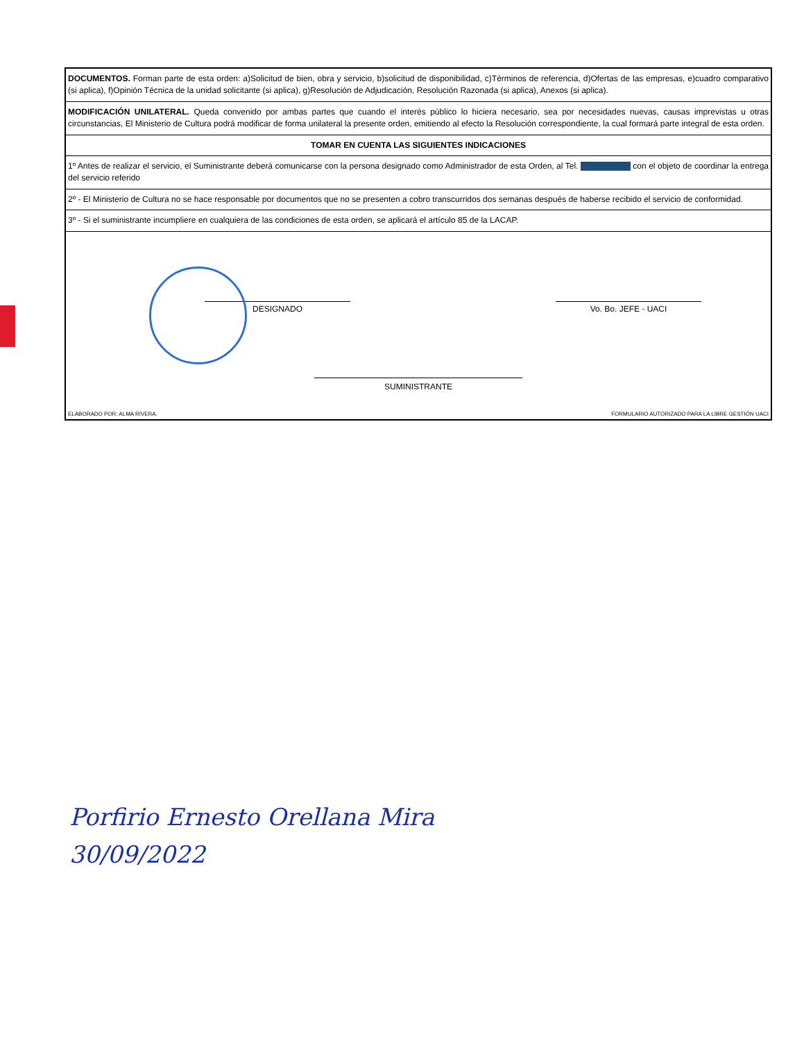DOCUMENTOS. Forman parte de esta orden: a)Solicitud de bien, obra y servicio, b)solicitud de disponibilidad, c)Términos de referencia, d)Ofertas de las empresas, e)cuadro comparativo (si aplica), f)Opinión Técnica de la unidad solicitante (si aplica), g)Resolución de Adjudicación, Resolución Razonada (si aplica), Anexos (si aplica).
MODIFICACIÓN UNILATERAL. Queda convenido por ambas partes que cuando el interés público lo hiciera necesario, sea por necesidades nuevas, causas imprevistas u otras circunstancias, El Ministerio de Cultura podrá modificar de forma unilateral la presente orden, emitiendo al efecto la Resolución correspondiente, la cual formará parte integral de esta orden.
TOMAR EN CUENTA LAS SIGUIENTES INDICACIONES
1º Antes de realizar el servicio, el Suministrante deberá comunicarse con la persona designado como Administrador de esta Orden, al Tel. con el objeto de coordinar la entrega del servicio referido
2º - El Ministerio de Cultura no se hace responsable por documentos que no se presenten a cobro transcurridos dos semanas después de haberse recibido el servicio de conformidad.
3º - Si el suministrante incumpliere en cualquiera de las condiciones de esta orden, se aplicará el artículo 85 de la LACAP.
DESIGNADO Vo. Bo. JEFE - UACI
SUMINISTRANTE
ELABORADO POR: ALMA RIVERA. FORMULARIO AUTORIZADO PARA LA LIBRE GESTIÓN UACI
Porfirio Ernesto Orellana Mira
30/09/2022